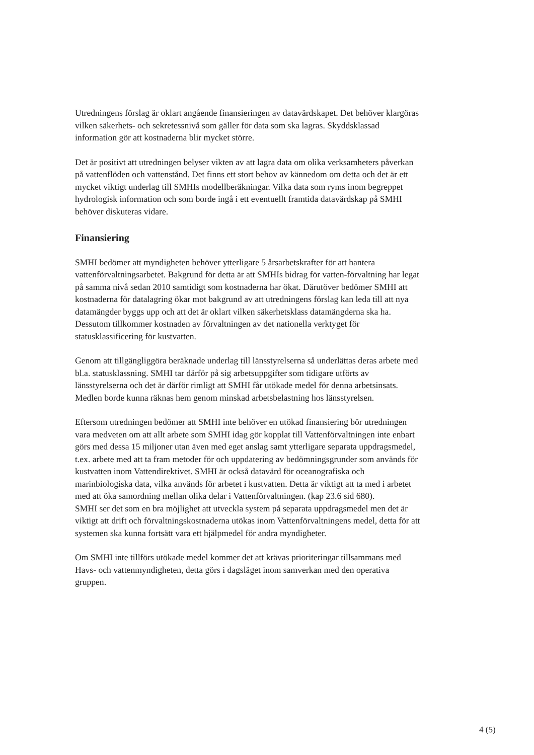Utredningens förslag är oklart angående finansieringen av datavärdskapet. Det behöver klargöras vilken säkerhets- och sekretessnivå som gäller för data som ska lagras. Skyddsklassad information gör att kostnaderna blir mycket större.
Det är positivt att utredningen belyser vikten av att lagra data om olika verksamheters påverkan på vattenflöden och vattenstånd. Det finns ett stort behov av kännedom om detta och det är ett mycket viktigt underlag till SMHIs modellberäkningar. Vilka data som ryms inom begreppet hydrologisk information och som borde ingå i ett eventuellt framtida datavärdskap på SMHI behöver diskuteras vidare.
Finansiering
SMHI bedömer att myndigheten behöver ytterligare 5 årsarbetskrafter för att hantera vattenförvaltningsarbetet. Bakgrund för detta är att SMHIs bidrag för vatten-förvaltning har legat på samma nivå sedan 2010 samtidigt som kostnaderna har ökat. Därutöver bedömer SMHI att kostnaderna för datalagring ökar mot bakgrund av att utredningens förslag kan leda till att nya datamängder byggs upp och att det är oklart vilken säkerhetsklass datamängderna ska ha. Dessutom tillkommer kostnaden av förvaltningen av det nationella verktyget för statusklassificering för kustvatten.
Genom att tillgängliggöra beräknade underlag till länsstyrelserna så underlättas deras arbete med bl.a. statusklassning. SMHI tar därför på sig arbetsuppgifter som tidigare utförts av länsstyrelserna och det är därför rimligt att SMHI får utökade medel för denna arbetsinsats. Medlen borde kunna räknas hem genom minskad arbetsbelastning hos länsstyrelsen.
Eftersom utredningen bedömer att SMHI inte behöver en utökad finansiering bör utredningen vara medveten om att allt arbete som SMHI idag gör kopplat till Vattenförvaltningen inte enbart görs med dessa 15 miljoner utan även med eget anslag samt ytterligare separata uppdragsmedel, t.ex. arbete med att ta fram metoder för och uppdatering av bedömningsgrunder som används för kustvatten inom Vattendirektivet. SMHI är också datavärd för oceanografiska och marinbiologiska data, vilka används för arbetet i kustvatten. Detta är viktigt att ta med i arbetet med att öka samordning mellan olika delar i Vattenförvaltningen. (kap 23.6 sid 680).
SMHI ser det som en bra möjlighet att utveckla system på separata uppdragsmedel men det är viktigt att drift och förvaltningskostnaderna utökas inom Vattenförvaltningens medel, detta för att systemen ska kunna fortsätt vara ett hjälpmedel för andra myndigheter.
Om SMHI inte tillförs utökade medel kommer det att krävas prioriteringar tillsammans med Havs- och vattenmyndigheten, detta görs i dagsläget inom samverkan med den operativa gruppen.
4 (5)